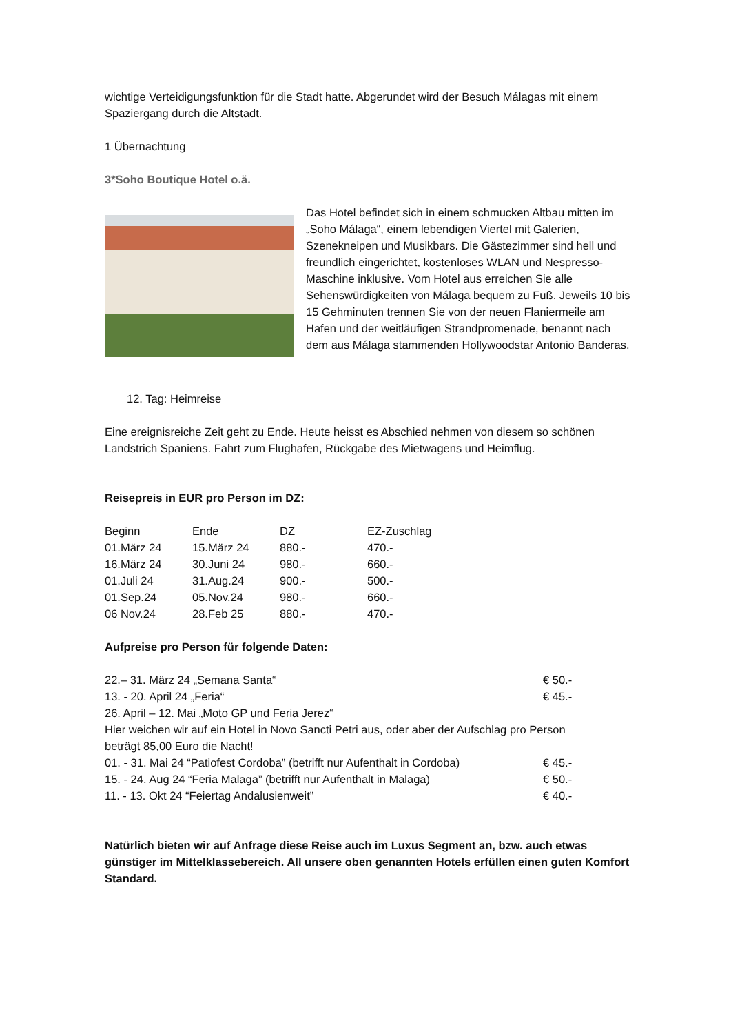wichtige Verteidigungsfunktion für die Stadt hatte. Abgerundet wird der Besuch Málagas mit einem Spaziergang durch die Altstadt.
1 Übernachtung
3*Soho Boutique Hotel o.ä.
Das Hotel befindet sich in einem schmucken Altbau mitten im „Soho Málaga“, einem lebendigen Viertel mit Galerien, Szenekneipen und Musikbars. Die Gästezimmer sind hell und freundlich eingerichtet, kostenloses WLAN und Nespresso-Maschine inklusive. Vom Hotel aus erreichen Sie alle Sehenswürdigkeiten von Málaga bequem zu Fuß. Jeweils 10 bis 15 Gehminuten trennen Sie von der neuen Flaniermeile am Hafen und der weitläufigen Strandpromenade, benannt nach dem aus Málaga stammenden Hollywoodstar Antonio Banderas.
12. Tag: Heimreise
Eine ereignisreiche Zeit geht zu Ende. Heute heisst es Abschied nehmen von diesem so schönen Landstrich Spaniens. Fahrt zum Flughafen, Rückgabe des Mietwagens und Heimflug.
Reisepreis in EUR pro Person im DZ:
| Beginn | Ende | DZ | EZ-Zuschlag |
| --- | --- | --- | --- |
| 01.März 24 | 15.März 24 | 880.- | 470.- |
| 16.März 24 | 30.Juni 24 | 980.- | 660.- |
| 01.Juli 24 | 31.Aug.24 | 900.- | 500.- |
| 01.Sep.24 | 05.Nov.24 | 980.- | 660.- |
| 06 Nov.24 | 28.Feb 25 | 880.- | 470.- |
Aufpreise pro Person für folgende Daten:
| 22.– 31. März 24 „Semana Santa“ | € 50.- |
| 13. - 20. April 24 „Feria“ | € 45.- |
| 26. April – 12. Mai „Moto GP und Feria Jerez“ Hier weichen wir auf ein Hotel in Novo Sancti Petri aus, oder aber der Aufschlag pro Person beträgt 85,00 Euro die Nacht! | |
| 01. - 31. Mai 24 “Patiofest Cordoba” (betrifft nur Aufenthalt in Cordoba) | € 45.- |
| 15. - 24. Aug 24 “Feria Malaga” (betrifft nur Aufenthalt in Malaga) | € 50.- |
| 11. - 13. Okt 24 “Feiertag Andalusienweit” | € 40.- |
Natürlich bieten wir auf Anfrage diese Reise auch im Luxus Segment an, bzw. auch etwas günstiger im Mittelklassebereich. All unsere oben genannten Hotels erfüllen einen guten Komfort Standard.